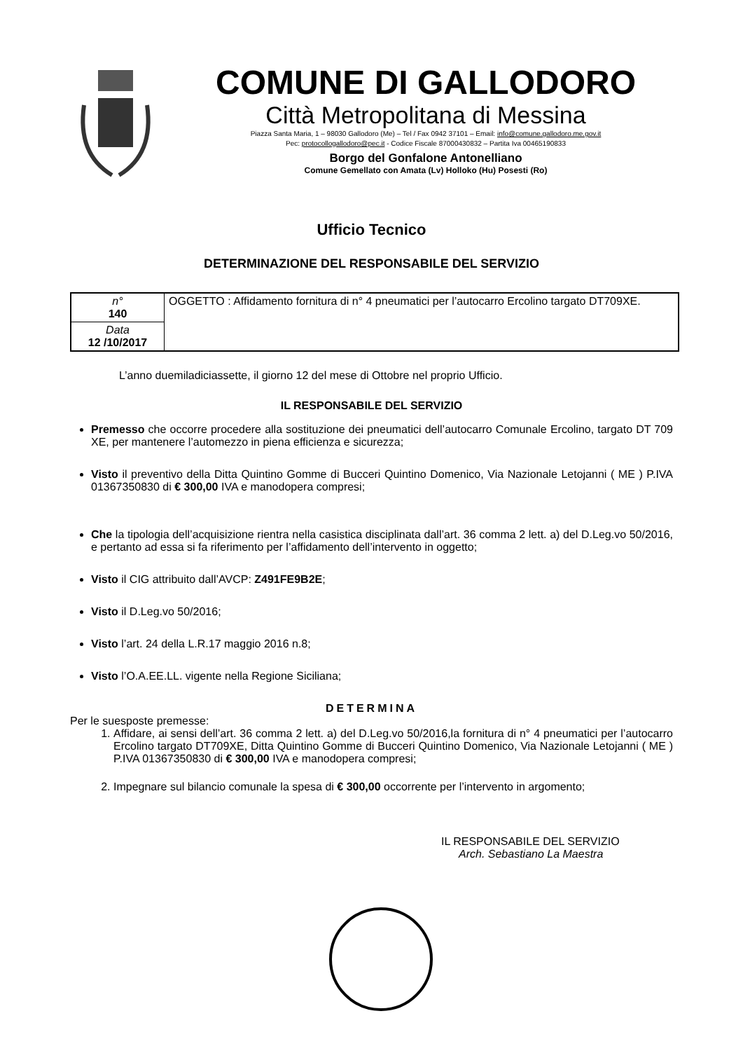COMUNE DI GALLODORO
Città Metropolitana di Messina
Piazza Santa Maria, 1 – 98030 Gallodoro (Me) – Tel / Fax 0942 37101 – Email: info@comune.gallodoro.me.gov.it
Pec: protocollogallodoro@pec.it - Codice Fiscale 87000430832 – Partita Iva 00465190833
Borgo del Gonfalone Antonelliano
Comune Gemellato con Amata (Lv) Holloko (Hu) Posesti (Ro)
Ufficio Tecnico
DETERMINAZIONE DEL RESPONSABILE DEL SERVIZIO
| n° 140 | OGGETTO : Affidamento fornitura di n° 4 pneumatici per l’autocarro Ercolino targato DT709XE. |
| Data 12 /10/2017 | |
L’anno duemiladiciassette, il giorno 12 del mese di Ottobre nel proprio Ufficio.
IL RESPONSABILE DEL SERVIZIO
Premesso che occorre procedere alla sostituzione dei pneumatici dell’autocarro Comunale Ercolino, targato DT 709 XE, per mantenere l’automezzo in piena efficienza e sicurezza;
Visto il preventivo della Ditta Quintino Gomme di Bucceri Quintino Domenico, Via Nazionale Letojanni ( ME ) P.IVA 01367350830 di € 300,00 IVA e manodopera compresi;
Che la tipologia dell’acquisizione rientra nella casistica disciplinata dall’art. 36 comma 2 lett. a) del D.Leg.vo 50/2016, e pertanto ad essa si fa riferimento per l’affidamento dell’intervento in oggetto;
Visto il CIG attribuito dall’AVCP: Z491FE9B2E;
Visto il D.Leg.vo 50/2016;
Visto l’art. 24 della L.R.17 maggio 2016 n.8;
Visto l’O.A.EE.LL. vigente nella Regione Siciliana;
DETERMINA
Per le suesposte premesse:
1. Affidare, ai sensi dell’art. 36 comma 2 lett. a) del D.Leg.vo 50/2016,la fornitura di n° 4 pneumatici per l’autocarro Ercolino targato DT709XE, Ditta Quintino Gomme di Bucceri Quintino Domenico, Via Nazionale Letojanni ( ME ) P.IVA 01367350830 di € 300,00 IVA e manodopera compresi;
2. Impegnare sul bilancio comunale la spesa di € 300,00 occorrente per l’intervento in argomento;
IL RESPONSABILE DEL SERVIZIO
Arch. Sebastiano La Maestra